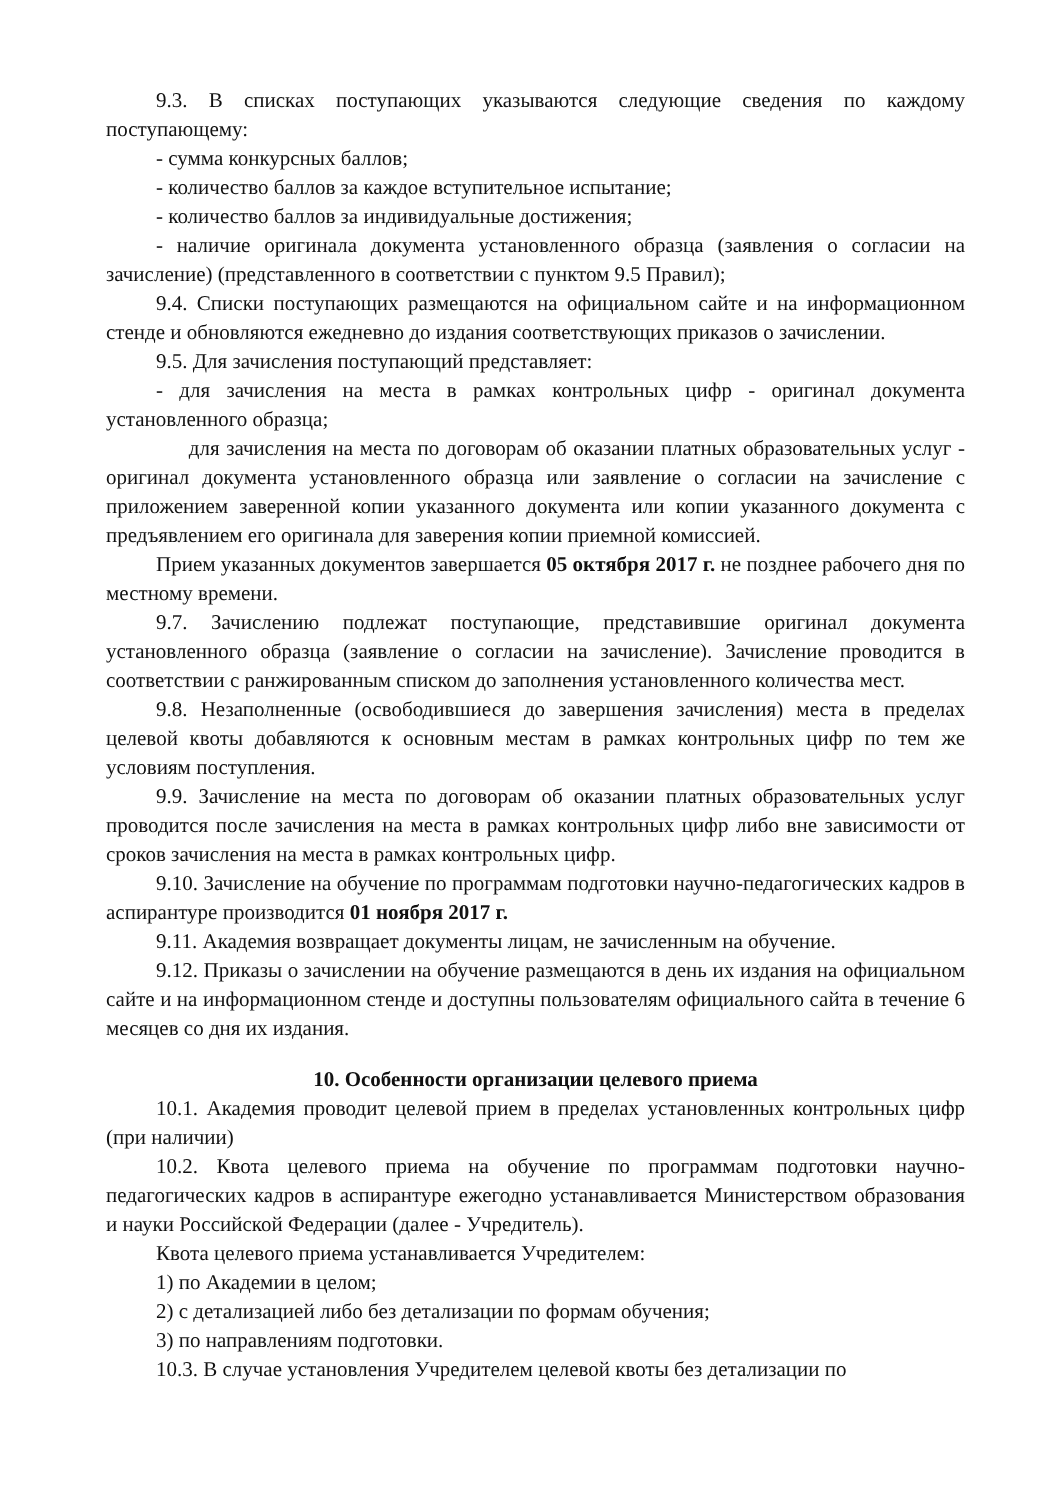9.3. В списках поступающих указываются следующие сведения по каждому поступающему:
- сумма конкурсных баллов;
- количество баллов за каждое вступительное испытание;
- количество баллов за индивидуальные достижения;
- наличие оригинала документа установленного образца (заявления о согласии на зачисление) (представленного в соответствии с пунктом 9.5 Правил);
9.4. Списки поступающих размещаются на официальном сайте и на информационном стенде и обновляются ежедневно до издания соответствующих приказов о зачислении.
9.5. Для зачисления поступающий представляет:
- для зачисления на места в рамках контрольных цифр - оригинал документа установленного образца;
для зачисления на места по договорам об оказании платных образовательных услуг - оригинал документа установленного образца или заявление о согласии на зачисление с приложением заверенной копии указанного документа или копии указанного документа с предъявлением его оригинала для заверения копии приемной комиссией.
Прием указанных документов завершается 05 октября 2017 г. не позднее рабочего дня по местному времени.
9.7. Зачислению подлежат поступающие, представившие оригинал документа установленного образца (заявление о согласии на зачисление). Зачисление проводится в соответствии с ранжированным списком до заполнения установленного количества мест.
9.8. Незаполненные (освободившиеся до завершения зачисления) места в пределах целевой квоты добавляются к основным местам в рамках контрольных цифр по тем же условиям поступления.
9.9. Зачисление на места по договорам об оказании платных образовательных услуг проводится после зачисления на места в рамках контрольных цифр либо вне зависимости от сроков зачисления на места в рамках контрольных цифр.
9.10. Зачисление на обучение по программам подготовки научно-педагогических кадров в аспирантуре производится 01 ноября 2017 г.
9.11. Академия возвращает документы лицам, не зачисленным на обучение.
9.12. Приказы о зачислении на обучение размещаются в день их издания на официальном сайте и на информационном стенде и доступны пользователям официального сайта в течение 6 месяцев со дня их издания.
10. Особенности организации целевого приема
10.1. Академия проводит целевой прием в пределах установленных контрольных цифр (при наличии)
10.2. Квота целевого приема на обучение по программам подготовки научно-педагогических кадров в аспирантуре ежегодно устанавливается Министерством образования и науки Российской Федерации (далее - Учредитель).
Квота целевого приема устанавливается Учредителем:
1) по Академии в целом;
2) с детализацией либо без детализации по формам обучения;
3) по направлениям подготовки.
10.3. В случае установления Учредителем целевой квоты без детализации по